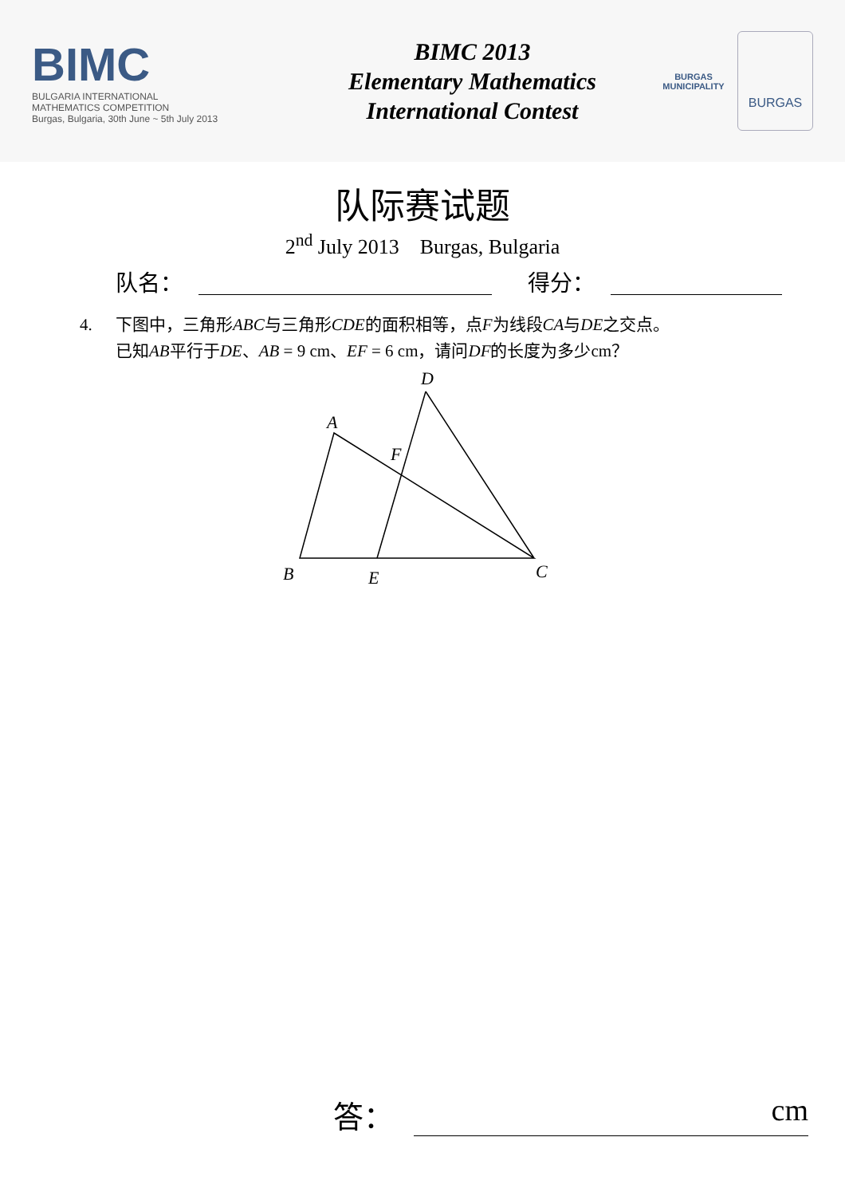BIMC
BULGARIA INTERNATIONAL
MATHEMATICS COMPETITION
Burgas, Bulgaria, 30th June ~ 5th July 2013
BIMC 2013
Elementary Mathematics
International Contest
BURGAS
MUNICIPALITY
BURGAS
队际赛试题
2<sup>nd</sup> July 2013 Burgas, Bulgaria
队名： 得分：
4. 下图中，三角形ABC与三角形CDE的面积相等，点F为线段CA与DE之交点。
已知AB平行于DE、AB = 9 cm、EF = 6 cm，请问DF的长度为多少cm？
D
A
F
B
E
C
答： cm